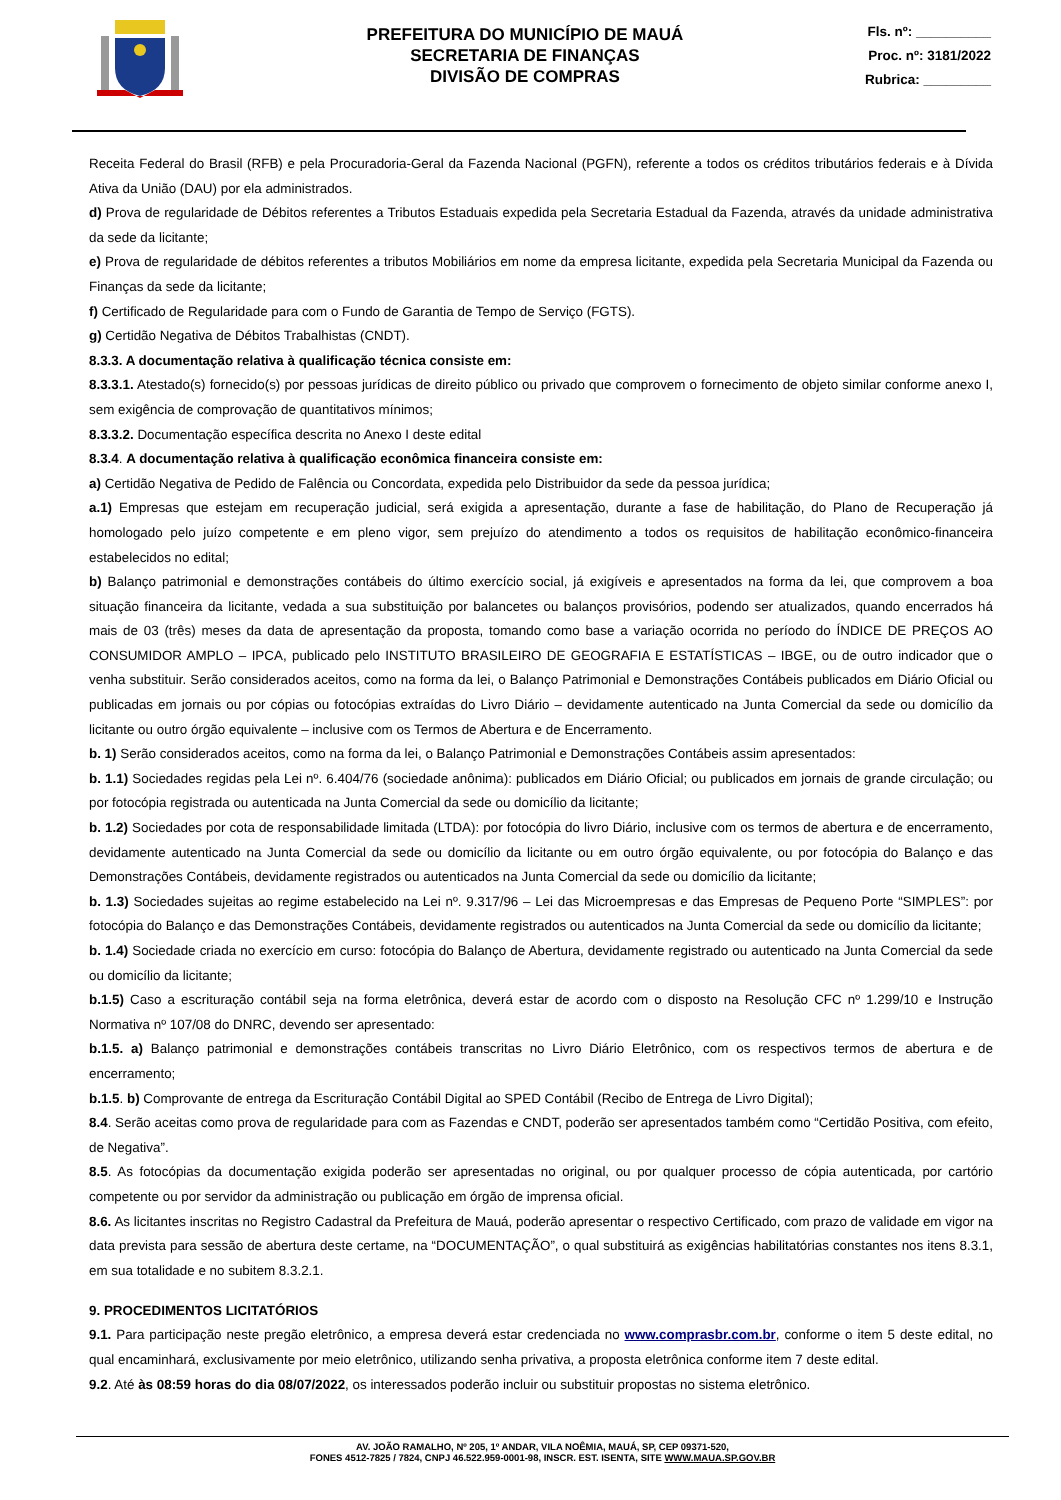PREFEITURA DO MUNICÍPIO DE MAUÁ
SECRETARIA DE FINANÇAS
DIVISÃO DE COMPRAS
Fls. nº: __________
Proc. nº: 3181/2022
Rubrica: _________
Receita Federal do Brasil (RFB) e pela Procuradoria-Geral da Fazenda Nacional (PGFN), referente a todos os créditos tributários federais e à Dívida Ativa da União (DAU) por ela administrados.
d) Prova de regularidade de Débitos referentes a Tributos Estaduais expedida pela Secretaria Estadual da Fazenda, através da unidade administrativa da sede da licitante;
e) Prova de regularidade de débitos referentes a tributos Mobiliários em nome da empresa licitante, expedida pela Secretaria Municipal da Fazenda ou Finanças da sede da licitante;
f) Certificado de Regularidade para com o Fundo de Garantia de Tempo de Serviço (FGTS).
g) Certidão Negativa de Débitos Trabalhistas (CNDT).
8.3.3. A documentação relativa à qualificação técnica consiste em:
8.3.3.1. Atestado(s) fornecido(s) por pessoas jurídicas de direito público ou privado que comprovem o fornecimento de objeto similar conforme anexo I, sem exigência de comprovação de quantitativos mínimos;
8.3.3.2. Documentação específica descrita no Anexo I deste edital
8.3.4. A documentação relativa à qualificação econômica financeira consiste em:
a) Certidão Negativa de Pedido de Falência ou Concordata, expedida pelo Distribuidor da sede da pessoa jurídica;
a.1) Empresas que estejam em recuperação judicial, será exigida a apresentação, durante a fase de habilitação, do Plano de Recuperação já homologado pelo juízo competente e em pleno vigor, sem prejuízo do atendimento a todos os requisitos de habilitação econômico-financeira estabelecidos no edital;
b) Balanço patrimonial e demonstrações contábeis do último exercício social, já exigíveis e apresentados na forma da lei, que comprovem a boa situação financeira da licitante, vedada a sua substituição por balancetes ou balanços provisórios, podendo ser atualizados, quando encerrados há mais de 03 (três) meses da data de apresentação da proposta, tomando como base a variação ocorrida no período do ÍNDICE DE PREÇOS AO CONSUMIDOR AMPLO – IPCA, publicado pelo INSTITUTO BRASILEIRO DE GEOGRAFIA E ESTATÍSTICAS – IBGE, ou de outro indicador que o venha substituir. Serão considerados aceitos, como na forma da lei, o Balanço Patrimonial e Demonstrações Contábeis publicados em Diário Oficial ou publicadas em jornais ou por cópias ou fotocópias extraídas do Livro Diário – devidamente autenticado na Junta Comercial da sede ou domicílio da licitante ou outro órgão equivalente – inclusive com os Termos de Abertura e de Encerramento.
b. 1) Serão considerados aceitos, como na forma da lei, o Balanço Patrimonial e Demonstrações Contábeis assim apresentados:
b. 1.1) Sociedades regidas pela Lei nº. 6.404/76 (sociedade anônima): publicados em Diário Oficial; ou publicados em jornais de grande circulação; ou por fotocópia registrada ou autenticada na Junta Comercial da sede ou domicílio da licitante;
b. 1.2) Sociedades por cota de responsabilidade limitada (LTDA): por fotocópia do livro Diário, inclusive com os termos de abertura e de encerramento, devidamente autenticado na Junta Comercial da sede ou domicílio da licitante ou em outro órgão equivalente, ou por fotocópia do Balanço e das Demonstrações Contábeis, devidamente registrados ou autenticados na Junta Comercial da sede ou domicílio da licitante;
b. 1.3) Sociedades sujeitas ao regime estabelecido na Lei nº. 9.317/96 – Lei das Microempresas e das Empresas de Pequeno Porte “SIMPLES”: por fotocópia do Balanço e das Demonstrações Contábeis, devidamente registrados ou autenticados na Junta Comercial da sede ou domicílio da licitante;
b. 1.4) Sociedade criada no exercício em curso: fotocópia do Balanço de Abertura, devidamente registrado ou autenticado na Junta Comercial da sede ou domicílio da licitante;
b.1.5) Caso a escrituração contábil seja na forma eletrônica, deverá estar de acordo com o disposto na Resolução CFC nº 1.299/10 e Instrução Normativa nº 107/08 do DNRC, devendo ser apresentado:
b.1.5. a) Balanço patrimonial e demonstrações contábeis transcritas no Livro Diário Eletrônico, com os respectivos termos de abertura e de encerramento;
b.1.5. b) Comprovante de entrega da Escrituração Contábil Digital ao SPED Contábil (Recibo de Entrega de Livro Digital);
8.4. Serão aceitas como prova de regularidade para com as Fazendas e CNDT, poderão ser apresentados também como “Certidão Positiva, com efeito, de Negativa”.
8.5. As fotocópias da documentação exigida poderão ser apresentadas no original, ou por qualquer processo de cópia autenticada, por cartório competente ou por servidor da administração ou publicação em órgão de imprensa oficial.
8.6. As licitantes inscritas no Registro Cadastral da Prefeitura de Mauá, poderão apresentar o respectivo Certificado, com prazo de validade em vigor na data prevista para sessão de abertura deste certame, na “DOCUMENTAÇÃO”, o qual substituirá as exigências habilitatórias constantes nos itens 8.3.1, em sua totalidade e no subitem 8.3.2.1.
9. PROCEDIMENTOS LICITATÓRIOS
9.1. Para participação neste pregão eletrônico, a empresa deverá estar credenciada no www.comprasbr.com.br, conforme o item 5 deste edital, no qual encaminhará, exclusivamente por meio eletrônico, utilizando senha privativa, a proposta eletrônica conforme item 7 deste edital.
9.2. Até às 08:59 horas do dia 08/07/2022, os interessados poderão incluir ou substituir propostas no sistema eletrônico.
AV. JOÃO RAMALHO, Nº 205, 1º ANDAR, VILA NOÊMIA, MAUÁ, SP, CEP 09371-520,
FONES 4512-7825 / 7824, CNPJ 46.522.959-0001-98, INSCR. EST. ISENTA, SITE WWW.MAUA.SP.GOV.BR